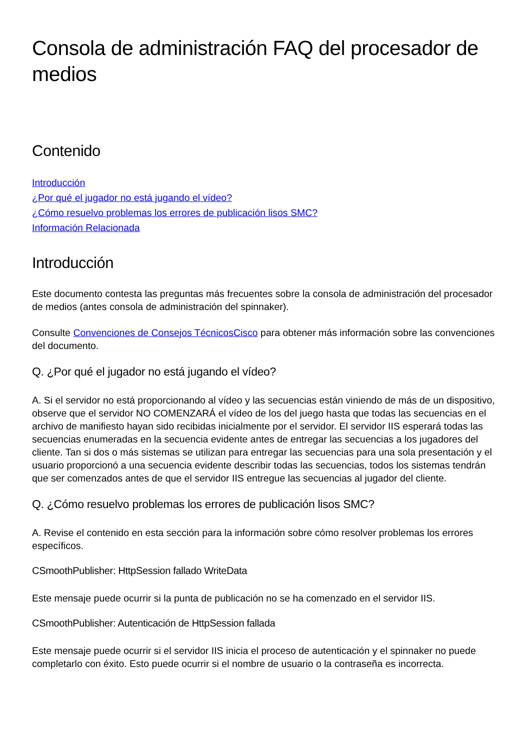Consola de administración FAQ del procesador de medios
Contenido
Introducción
¿Por qué el jugador no está jugando el vídeo?
¿Cómo resuelvo problemas los errores de publicación lisos SMC?
Información Relacionada
Introducción
Este documento contesta las preguntas más frecuentes sobre la consola de administración del procesador de medios (antes consola de administración del spinnaker).
Consulte Convenciones de Consejos TécnicosCisco para obtener más información sobre las convenciones del documento.
Q. ¿Por qué el jugador no está jugando el vídeo?
A. Si el servidor no está proporcionando al vídeo y las secuencias están viniendo de más de un dispositivo, observe que el servidor NO COMENZARÁ el vídeo de los del juego hasta que todas las secuencias en el archivo de manifiesto hayan sido recibidas inicialmente por el servidor. El servidor IIS esperará todas las secuencias enumeradas en la secuencia evidente antes de entregar las secuencias a los jugadores del cliente. Tan si dos o más sistemas se utilizan para entregar las secuencias para una sola presentación y el usuario proporcionó a una secuencia evidente describir todas las secuencias, todos los sistemas tendrán que ser comenzados antes de que el servidor IIS entregue las secuencias al jugador del cliente.
Q. ¿Cómo resuelvo problemas los errores de publicación lisos SMC?
A. Revise el contenido en esta sección para la información sobre cómo resolver problemas los errores específicos.
CSmoothPublisher: HttpSession fallado WriteData
Este mensaje puede ocurrir si la punta de publicación no se ha comenzado en el servidor IIS.
CSmoothPublisher: Autenticación de HttpSession fallada
Este mensaje puede ocurrir si el servidor IIS inicia el proceso de autenticación y el spinnaker no puede completarlo con éxito. Esto puede ocurrir si el nombre de usuario o la contraseña es incorrecta.